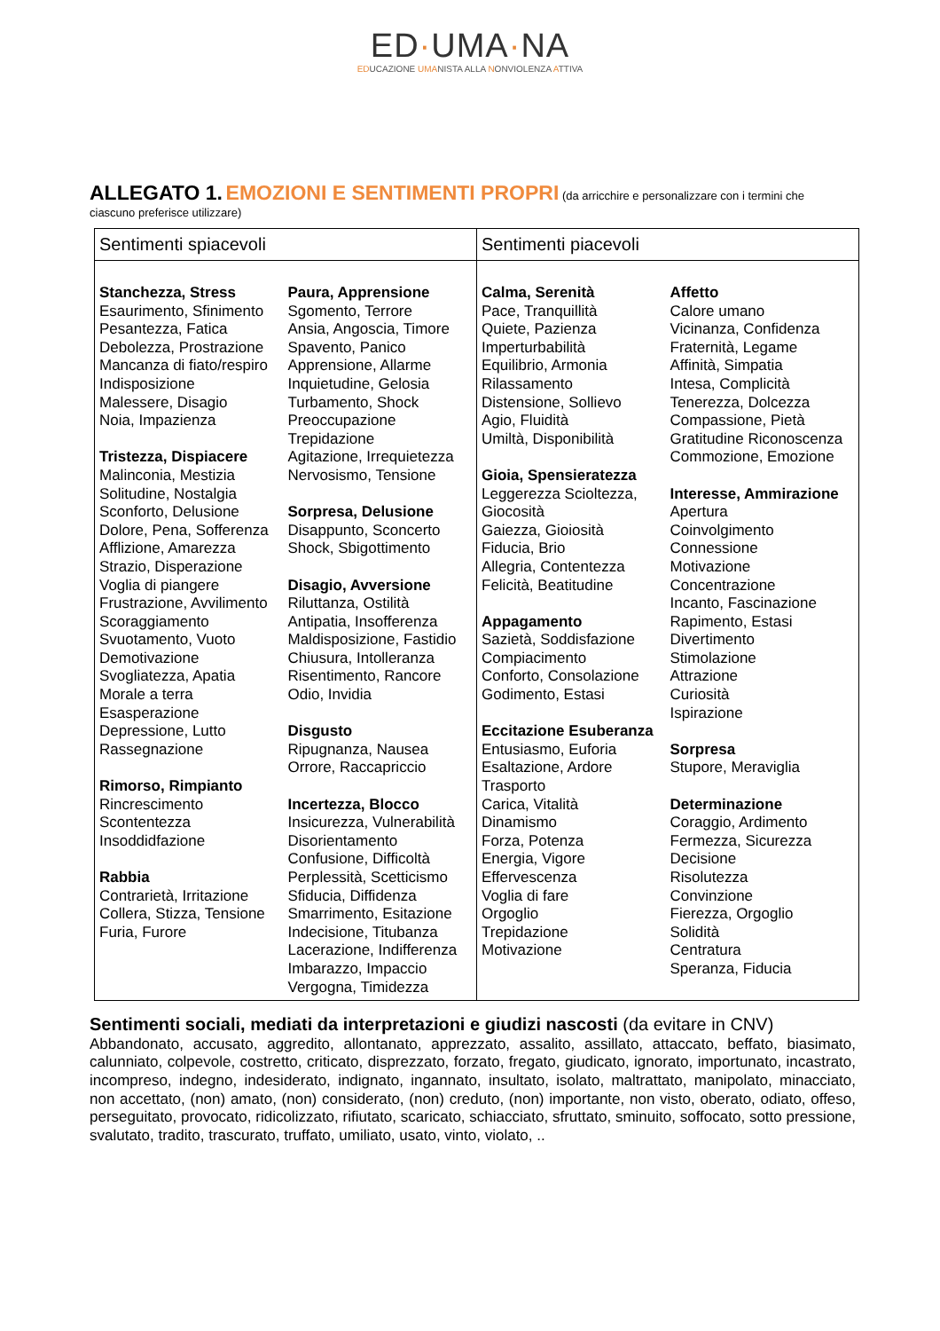ED·UMA·NA
EDUCAZIONE UMANISTA ALLA NONVIOLENZA ATTIVA
ALLEGATO 1. EMOZIONI E SENTIMENTI PROPRI (da arricchire e personalizzare con i termini che ciascuno preferisce utilizzare)
| Sentimenti spiacevoli | Sentimenti piacevoli |
| --- | --- |
| Stanchezza, Stress Esaurimento, Sfinimento Pesantezza, Fatica Debolezza, Prostrazione Mancanza di fiato/respiro Indisposizione Malessere, Disagio Noia, Impazienza Tristezza, Dispiacere Malinconia, Mestizia Solitudine, Nostalgia Sconforto, Delusione Dolore, Pena, Sofferenza Afflizione, Amarezza Strazio, Disperazione Voglia di piangere Frustrazione, Avvilimento Scoraggiamento Svuotamento, Vuoto Demotivazione Svogliatezza, Apatia Morale a terra Esasperazione Depressione, Lutto Rassegnazione Rimorso, Rimpianto Rincrescimento Scontentezza Insoddidfazione Rabbia Contrarietà, Irritazione Collera, Stizza, Tensione Furia, Furore Paura, Apprensione Sgomento, Terrore Ansia, Angoscia, Timore Spavento, Panico Apprensione, Allarme Inquietudine, Gelosia Turbamento, Shock Preoccupazione Trepidazione Agitazione, Irrequietezza Nervosismo, Tensione Sorpresa, Delusione Disappunto, Sconcerto Shock, Sbigottimento Disagio, Avversione Riluttanza, Ostilità Antipatia, Insofferenza Maldisposizione, Fastidio Chiusura, Intolleranza Risentimento, Rancore Odio, Invidia Disgusto Ripugnanza, Nausea Orrore, Raccapriccio Incertezza, Blocco Insicurezza, Vulnerabilità Disorientamento Confusione, Difficoltà Perplessità, Scetticismo Sfiducia, Diffidenza Smarrimento, Esitazione Indecisione, Titubanza Lacerazione, Indifferenza Imbarazzo, Impaccio Vergogna, Timidezza | Calma, Serenità Pace, Tranquillità Quiete, Pazienza Imperturbabilità Equilibrio, Armonia Rilassamento Distensione, Sollievo Agio, Fluidità Umiltà, Disponibilità Gioia, Spensieratezza Leggerezza Scioltezza, Giocosità Gaiezza, Gioiosità Fiducia, Brio Allegria, Contentezza Felicità, Beatitudine Appagamento Sazietà, Soddisfazione Compiacimento Conforto, Consolazione Godimento, Estasi Eccitazione Esuberanza Entusiasmo, Euforia Esaltazione, Ardore Trasporto Carica, Vitalità Dinamismo Forza, Potenza Energia, Vigore Effervescenza Voglia di fare Orgoglio Trepidazione Motivazione Affetto Calore umano Vicinanza, Confidenza Fraternità, Legame Affinità, Simpatia Intesa, Complicità Tenerezza, Dolcezza Compassione, Pietà Gratitudine Riconoscenza Commozione, Emozione Interesse, Ammirazione Apertura Coinvolgimento Connessione Motivazione Concentrazione Incanto, Fascinazione Rapimento, Estasi Divertimento Stimolazione Attrazione Curiosità Ispirazione Sorpresa Stupore, Meraviglia Determinazione Coraggio, Ardimento Fermezza, Sicurezza Decisione Risolutezza Convinzione Fierezza, Orgoglio Solidità Centratura Speranza, Fiducia |
Sentimenti sociali, mediati da interpretazioni e giudizi nascosti (da evitare in CNV)
Abbandonato, accusato, aggredito, allontanato, apprezzato, assalito, assillato, attaccato, beffato, biasimato, calunniato, colpevole, costretto, criticato, disprezzato, forzato, fregato, giudicato, ignorato, importunato, incastrato, incompreso, indegno, indesiderato, indignato, ingannato, insultato, isolato, maltrattato, manipolato, minacciato, non accettato, (non) amato, (non) considerato, (non) creduto, (non) importante, non visto, oberato, odiato, offeso, perseguitato, provocato, ridicolizzato, rifiutato, scaricato, schiacciato, sfruttato, sminuito, soffocato, sotto pressione, svalutato, tradito, trascurato, truffato, umiliato, usato, vinto, violato, ..